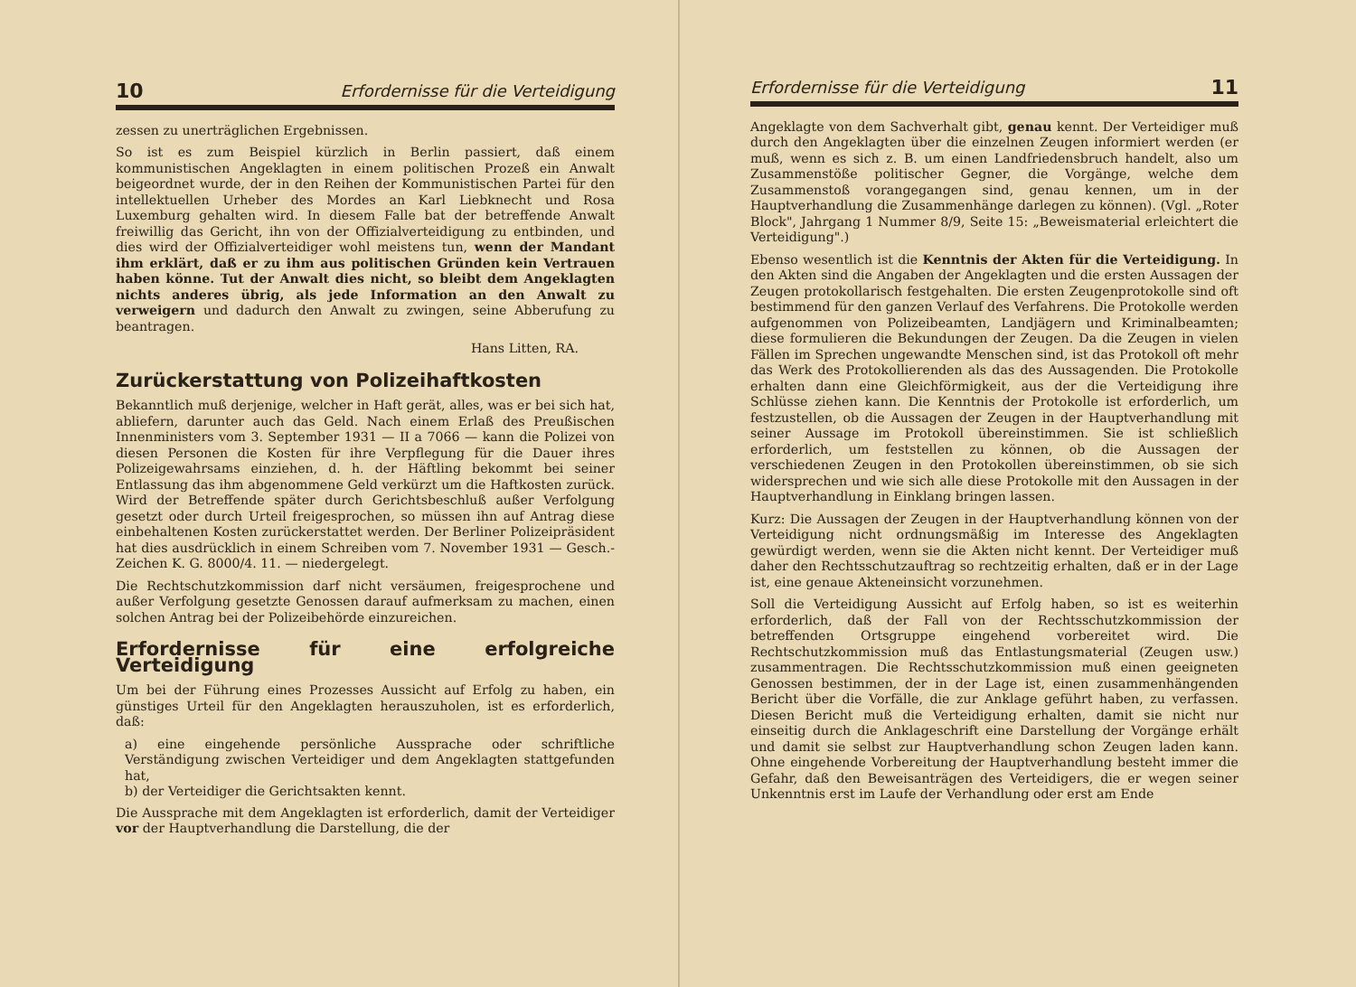10 Erfordernisse für die Verteidigung
zessen zu unerträglichen Ergebnissen.
So ist es zum Beispiel kürzlich in Berlin passiert, daß einem kommunistischen Angeklagten in einem politischen Prozeß ein Anwalt beigeordnet wurde, der in den Reihen der Kommunistischen Partei für den intellektuellen Urheber des Mordes an Karl Liebknecht und Rosa Luxemburg gehalten wird. In diesem Falle bat der betreffende Anwalt freiwillig das Gericht, ihn von der Offizialverteidigung zu entbinden, und dies wird der Offizialverteidiger wohl meistens tun, wenn der Mandant ihm erklärt, daß er zu ihm aus politischen Gründen kein Vertrauen haben könne. Tut der Anwalt dies nicht, so bleibt dem Angeklagten nichts anderes übrig, als jede Information an den Anwalt zu verweigern und dadurch den Anwalt zu zwingen, seine Abberufung zu beantragen.
Hans Litten, RA.
Zurückerstattung von Polizeihaftkosten
Bekanntlich muß derjenige, welcher in Haft gerät, alles, was er bei sich hat, abliefern, darunter auch das Geld. Nach einem Erlaß des Preußischen Innenministers vom 3. September 1931 — II a 7066 — kann die Polizei von diesen Personen die Kosten für ihre Verpflegung für die Dauer ihres Polizeigewahrsams einziehen, d. h. der Häftling bekommt bei seiner Entlassung das ihm abgenommene Geld verkürzt um die Haftkosten zurück. Wird der Betreffende später durch Gerichtsbeschluß außer Verfolgung gesetzt oder durch Urteil freigesprochen, so müssen ihn auf Antrag diese einbehaltenen Kosten zurückerstattet werden. Der Berliner Polizeipräsident hat dies ausdrücklich in einem Schreiben vom 7. November 1931 — Gesch.-Zeichen K. G. 8000/4. 11. — niedergelegt.
Die Rechtschutzkommission darf nicht versäumen, freigesprochene und außer Verfolgung gesetzte Genossen darauf aufmerksam zu machen, einen solchen Antrag bei der Polizeibehörde einzureichen.
Erfordernisse für eine erfolgreiche Verteidigung
Um bei der Führung eines Prozesses Aussicht auf Erfolg zu haben, ein günstiges Urteil für den Angeklagten herauszuholen, ist es erforderlich, daß:
a) eine eingehende persönliche Aussprache oder schriftliche Verständigung zwischen Verteidiger und dem Angeklagten stattgefunden hat,
b) der Verteidiger die Gerichtsakten kennt.
Die Aussprache mit dem Angeklagten ist erforderlich, damit der Verteidiger vor der Hauptverhandlung die Darstellung, die der
Erfordernisse für die Verteidigung 11
Angeklagte von dem Sachverhalt gibt, genau kennt. Der Verteidiger muß durch den Angeklagten über die einzelnen Zeugen informiert werden (er muß, wenn es sich z. B. um einen Landfriedensbruch handelt, also um Zusammenstöße politischer Gegner, die Vorgänge, welche dem Zusammenstoß vorangegangen sind, genau kennen, um in der Hauptverhandlung die Zusammenhänge darlegen zu können). (Vgl. „Roter Block", Jahrgang 1 Nummer 8/9, Seite 15: „Beweismaterial erleichtert die Verteidigung".)
Ebenso wesentlich ist die Kenntnis der Akten für die Verteidigung. In den Akten sind die Angaben der Angeklagten und die ersten Aussagen der Zeugen protokollarisch festgehalten. Die ersten Zeugenprotokolle sind oft bestimmend für den ganzen Verlauf des Verfahrens. Die Protokolle werden aufgenommen von Polizeibeamten, Landjägern und Kriminalbeamten; diese formulieren die Bekundungen der Zeugen. Da die Zeugen in vielen Fällen im Sprechen ungewandte Menschen sind, ist das Protokoll oft mehr das Werk des Protokollierenden als das des Aussagenden. Die Protokolle erhalten dann eine Gleichförmigkeit, aus der die Verteidigung ihre Schlüsse ziehen kann. Die Kenntnis der Protokolle ist erforderlich, um festzustellen, ob die Aussagen der Zeugen in der Hauptverhandlung mit seiner Aussage im Protokoll übereinstimmen. Sie ist schließlich erforderlich, um feststellen zu können, ob die Aussagen der verschiedenen Zeugen in den Protokollen übereinstimmen, ob sie sich widersprechen und wie sich alle diese Protokolle mit den Aussagen in der Hauptverhandlung in Einklang bringen lassen.
Kurz: Die Aussagen der Zeugen in der Hauptverhandlung können von der Verteidigung nicht ordnungsmäßig im Interesse des Angeklagten gewürdigt werden, wenn sie die Akten nicht kennt. Der Verteidiger muß daher den Rechtsschutzauftrag so rechtzeitig erhalten, daß er in der Lage ist, eine genaue Akteneinsicht vorzunehmen.
Soll die Verteidigung Aussicht auf Erfolg haben, so ist es weiterhin erforderlich, daß der Fall von der Rechtsschutzkommission der betreffenden Ortsgruppe eingehend vorbereitet wird. Die Rechtschutzkommission muß das Entlastungsmaterial (Zeugen usw.) zusammentragen. Die Rechtsschutzkommission muß einen geeigneten Genossen bestimmen, der in der Lage ist, einen zusammenhängenden Bericht über die Vorfälle, die zur Anklage geführt haben, zu verfassen. Diesen Bericht muß die Verteidigung erhalten, damit sie nicht nur einseitig durch die Anklageschrift eine Darstellung der Vorgänge erhält und damit sie selbst zur Hauptverhandlung schon Zeugen laden kann. Ohne eingehende Vorbereitung der Hauptverhandlung besteht immer die Gefahr, daß den Beweisanträgen des Verteidigers, die er wegen seiner Unkenntnis erst im Laufe der Verhandlung oder erst am Ende